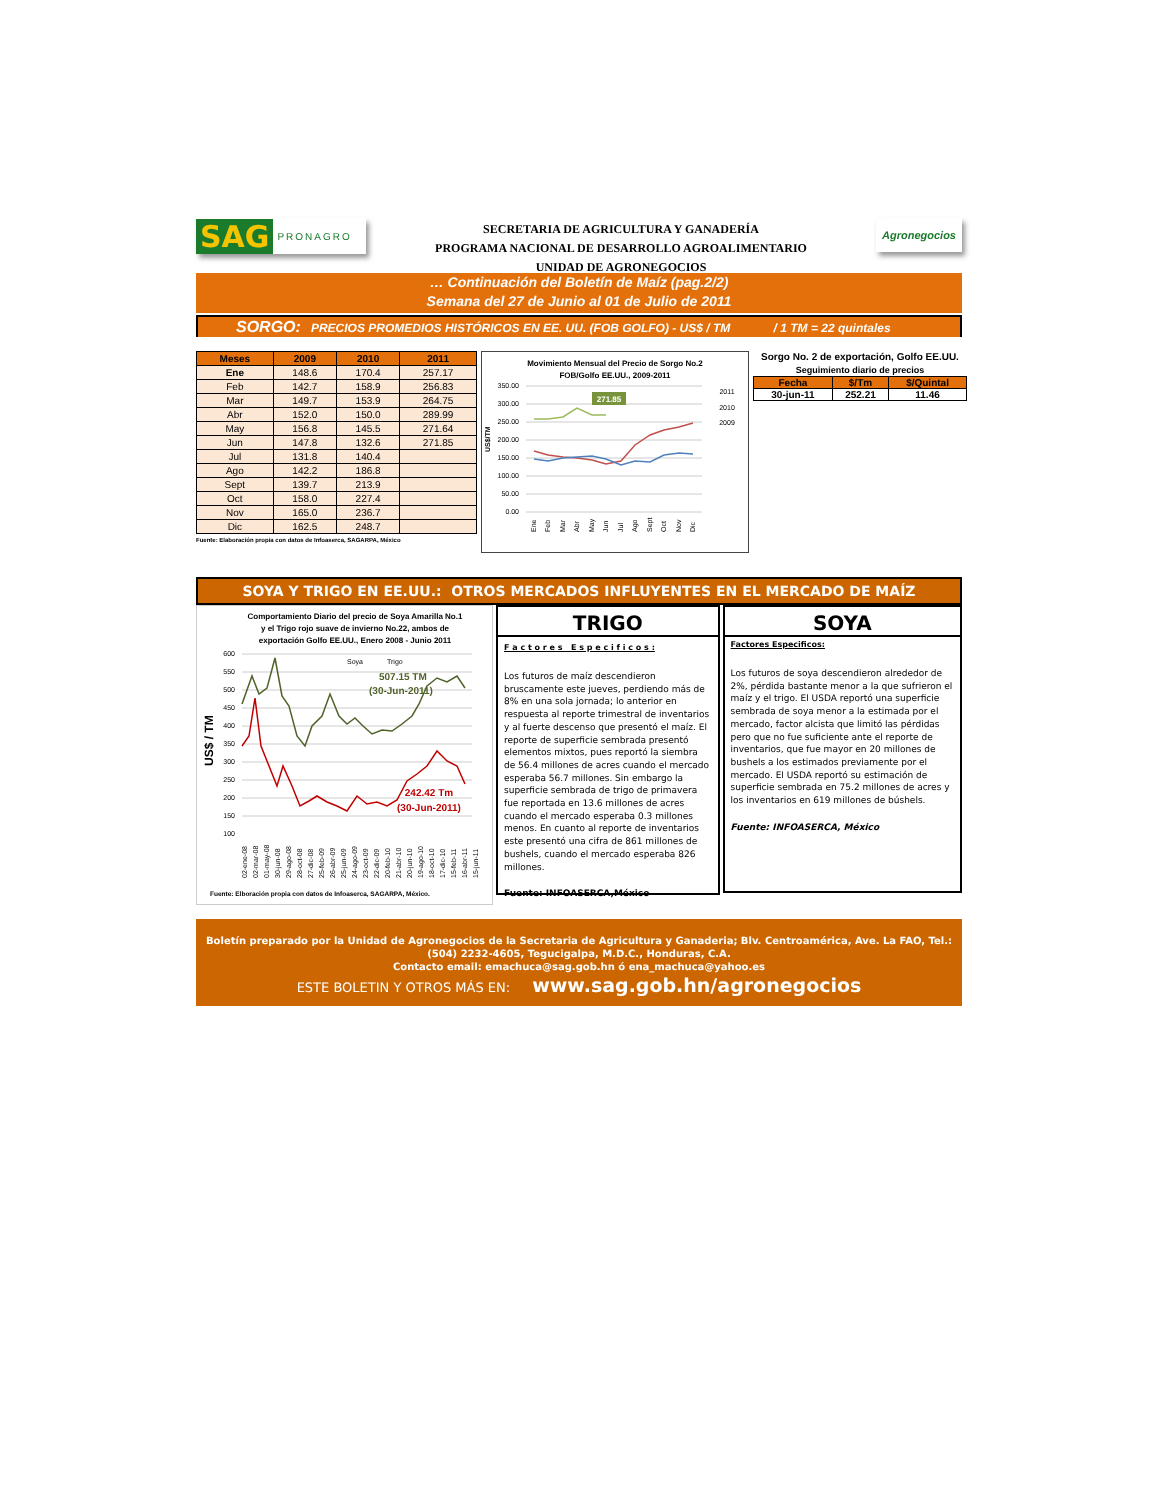SAG PRONAGRO
SECRETARIA DE AGRICULTURA Y GANADERÍA
PROGRAMA NACIONAL DE DESARROLLO AGROALIMENTARIO
UNIDAD DE AGRONEGOCIOS
Agronegocios
… Continuación del Boletín de Maíz (pag.2/2)
Semana del 27 de Junio al 01 de Julio de 2011
SORGO: PRECIOS PROMEDIOS HISTÓRICOS EN EE. UU. (FOB GOLFO) - US$ / TM / 1 TM = 22 quintales
| Meses | 2009 | 2010 | 2011 |
| --- | --- | --- | --- |
| Ene | 148.6 | 170.4 | 257.17 |
| Feb | 142.7 | 158.9 | 256.83 |
| Mar | 149.7 | 153.9 | 264.75 |
| Abr | 152.0 | 150.0 | 289.99 |
| May | 156.8 | 145.5 | 271.64 |
| Jun | 147.8 | 132.6 | 271.85 |
| Jul | 131.8 | 140.4 | |
| Ago | 142.2 | 186.8 | |
| Sept | 139.7 | 213.9 | |
| Oct | 158.0 | 227.4 | |
| Nov | 165.0 | 236.7 | |
| Dic | 162.5 | 248.7 | |
Fuente: Elaboración propia con datos de Infoaserca, SAGARPA, México
Movimiento Mensual del Precio de Sorgo No.2
FOB/Golfo EE.UU., 2009-2011
350.00
300.00
250.00
200.00
150.00
100.00
50.00
0.00
US$/TM
271.85
2011
2010
2009
Ene
Feb
Mar
Abr
May
Jun
Jul
Ago
Sept
Oct
Nov
Dic
Sorgo No. 2 de exportación, Golfo EE.UU.
Seguimiento diario de precios
| Fecha | $/Tm | $/Quintal |
| --- | --- | --- |
| 30-jun-11 | 252.21 | 11.46 |
SOYA Y TRIGO EN EE.UU.: OTROS MERCADOS INFLUYENTES EN EL MERCADO DE MAÍZ
Comportamiento Diario del precio de Soya Amarilla No.1
y el Trigo rojo suave de invierno No.22, ambos de
exportación Golfo EE.UU., Enero 2008 - Junio 2011
600
550
500
450
400
350
300
250
200
150
100
US$ / TM
507.15 TM
(30-Jun-2011)
242.42 Tm
(30-Jun-2011)
Soya
Trigo
02-ene-08
02-mar-08
01-may-08
30-jun-08
29-ago-08
28-oct-08
27-dic-08
25-feb-09
26-abr-09
25-jun-09
24-ago-09
23-oct-09
22-dic-09
20-feb-10
21-abr-10
20-jun-10
19-ago-10
18-oct-10
17-dic-10
15-feb-11
16-abr-11
15-jun-11
Fuente: Elboración propia con datos de Infoaserca, SAGARPA, México.
TRIGO
F a c t o r e s E s p e c i f i c o s :
Los futuros de maíz descendieron bruscamente este jueves, perdiendo más de 8% en una sola jornada; lo anterior en respuesta al reporte trimestral de inventarios y al fuerte descenso que presentó el maíz. El reporte de superficie sembrada presentó elementos mixtos, pues reportó la siembra de 56.4 millones de acres cuando el mercado esperaba 56.7 millones. Sin embargo la superficie sembrada de trigo de primavera fue reportada en 13.6 millones de acres cuando el mercado esperaba 0.3 millones menos. En cuanto al reporte de inventarios este presentó una cifra de 861 millones de bushels, cuando el mercado esperaba 826 millones.
Fuente: INFOASERCA,México
SOYA
Factores Especificos:
Los futuros de soya descendieron alrededor de 2%, pérdida bastante menor a la que sufrieron el maíz y el trigo. El USDA reportó una superficie sembrada de soya menor a la estimada por el mercado, factor alcista que limitó las pérdidas pero que no fue suficiente ante el reporte de inventarios, que fue mayor en 20 millones de bushels a los estimados previamente por el mercado. El USDA reportó su estimación de superficie sembrada en 75.2 millones de acres y los inventarios en 619 millones de búshels.
Fuente: INFOASERCA, México
Boletín preparado por la Unidad de Agronegocios de la Secretaria de Agricultura y Ganaderia; Blv. Centroamérica, Ave. La FAO, Tel.: (504) 2232-4605, Tegucigalpa, M.D.C., Honduras, C.A.
Contacto email: emachuca@sag.gob.hn ó ena_machuca@yahoo.es
ESTE BOLETIN Y OTROS MÁS EN: www.sag.gob.hn/agronegocios